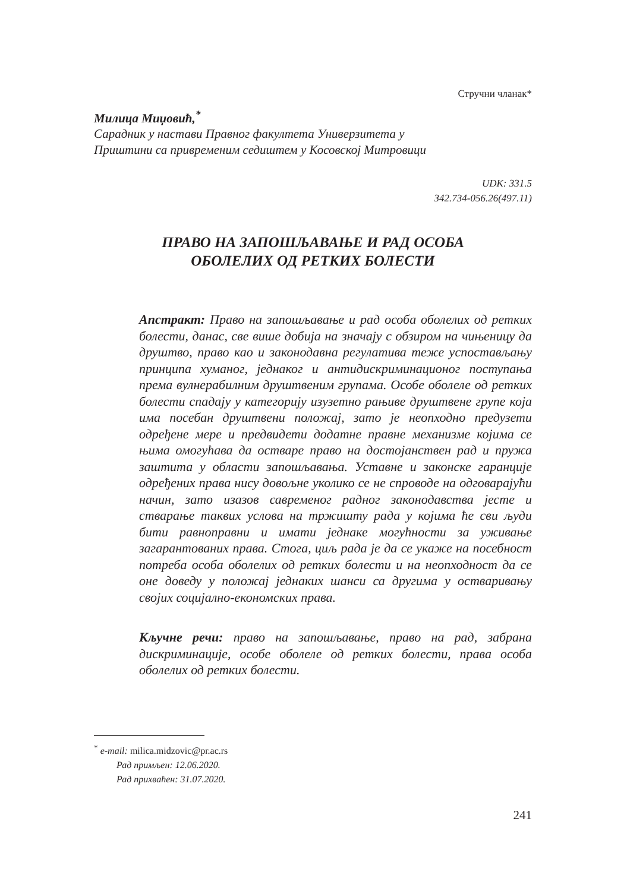Стручни чланак*
Милица Миџовић,<sup>*</sup>
Сарадник у настави Правног факултета Универзитета у
Приштини са привременим седиштем у Косовској Митровици
UDK: 331.5
342.734-056.26(497.11)
ПРАВО НА ЗАПОШЉАВАЊЕ И РАД ОСОБА
ОБОЛЕЛИХ ОД РЕТКИХ БОЛЕСТИ
Апстракт: Право на запошљавање и рад особа оболелих од ретких болести, данас, све више добија на значају с обзиром на чињеницу да друштво, право као и законодавна регулатива теже успостављању принципа хуманог, једнаког и антидискриминационог поступања према вулнерабилним друштвеним групама. Особе оболеле од ретких болести спадају у категорију изузетно рањиве друштвене групе која има посебан друштвени положај, зато је неопходно предузети одређене мере и предвидети додатне правне механизме којима се њима омогућава да остваре право на достојанствен рад и пружа заштита у области запошљавања. Уставне и законске гаранције одређених права нису довољне уколико се не спроводе на одговарајући начин, зато изазов савременог радног законодавства јесте и стварање таквих услова на тржишту рада у којима ће сви људи бити равноправни и имати једнаке могућности за уживање загарантованих права. Стога, циљ рада је да се укаже на посебност потреба особа оболелих од ретких болести и на неопходност да се оне доведу у положај једнаких шанси са другима у остваривању својих социјално-економских права.
Кључне речи: право на запошљавање, право на рад, забрана дискриминације, особе оболеле од ретких болести, права особа оболелих од ретких болести.
<sup>*</sup> e-mail: milica.midzovic@pr.ac.rs
Рад примљен: 12.06.2020.
Рад прихваћен: 31.07.2020.
241